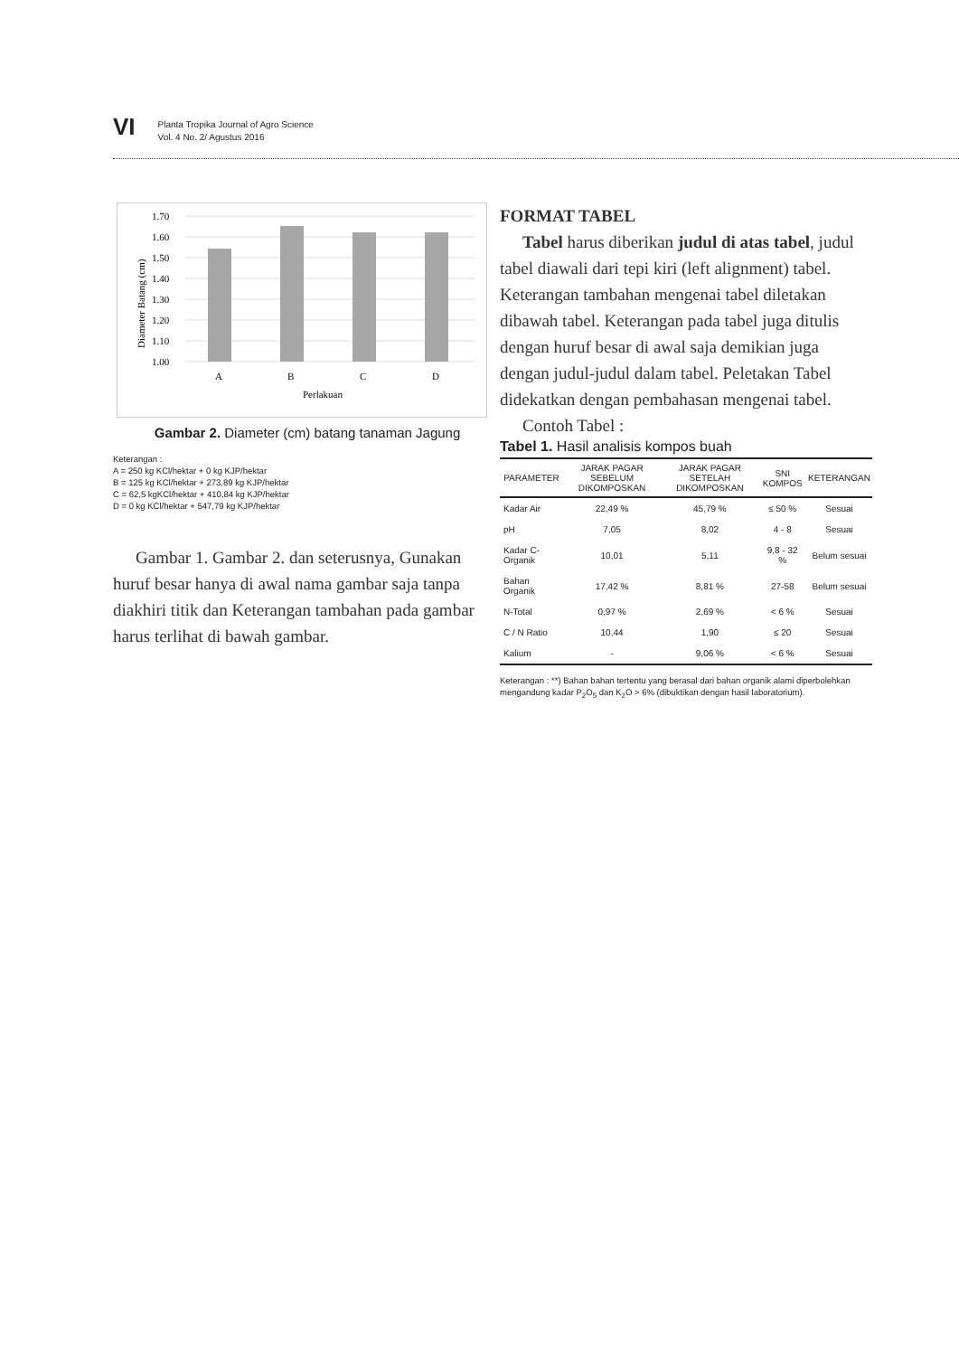VI
Planta Tropika Journal of Agro Science
Vol. 4 No. 2/ Agustus 2016
1.70
1.60
1.50
1.40
1.30
1.20
1.10
1.00
A
B
C
D
Perlakuan
Diameter Batang (cm)
Gambar 2. Diameter (cm) batang tanaman Jagung
Keterangan :
A = 250 kg KCl/hektar + 0 kg KJP/hektar
B = 125 kg KCl/hektar + 273,89 kg KJP/hektar
C = 62,5 kgKCl/hektar + 410,84 kg KJP/hektar
D = 0 kg KCl/hektar + 547,79 kg KJP/hektar
Gambar 1. Gambar 2. dan seterusnya, Gunakan huruf besar hanya di awal nama gambar saja tanpa diakhiri titik dan Keterangan tambahan pada gambar harus terlihat di bawah gambar.
FORMAT TABEL
Tabel harus diberikan judul di atas tabel, judul tabel diawali dari tepi kiri (left alignment) tabel. Keterangan tambahan mengenai tabel diletakan dibawah tabel. Keterangan pada tabel juga ditulis dengan huruf besar di awal saja demikian juga dengan judul-judul dalam tabel. Peletakan Tabel didekatkan dengan pembahasan mengenai tabel.
Contoh Tabel :
Tabel 1. Hasil analisis kompos buah
| PARAMETER | JARAK PAGAR SEBELUM DIKOMPOSKAN | JARAK PAGAR SETELAH DIKOMPOSKAN | SNI KOMPOS | KETERANGAN |
| --- | --- | --- | --- | --- |
| Kadar Air | 22,49 % | 45,79 % | ≤ 50 % | Sesuai |
| pH | 7,05 | 8,02 | 4 - 8 | Sesuai |
| Kadar C-Organik | 10,01 | 5,11 | 9,8 - 32 % | Belum sesuai |
| Bahan Organik | 17,42 % | 8,81 % | 27-58 | Belum sesuai |
| N-Total | 0,97 % | 2,69 % | < 6 % | Sesuai |
| C / N Ratio | 10,44 | 1,90 | ≤ 20 | Sesuai |
| Kalium | - | 9,06 % | < 6 % | Sesuai |
Keterangan : **) Bahan bahan tertentu yang berasal dari bahan organik alami diperbolehkan mengandung kadar P<sub>2</sub>O<sub>5</sub> dan K<sub>2</sub>O > 6% (dibuktikan dengan hasil laboratorium).